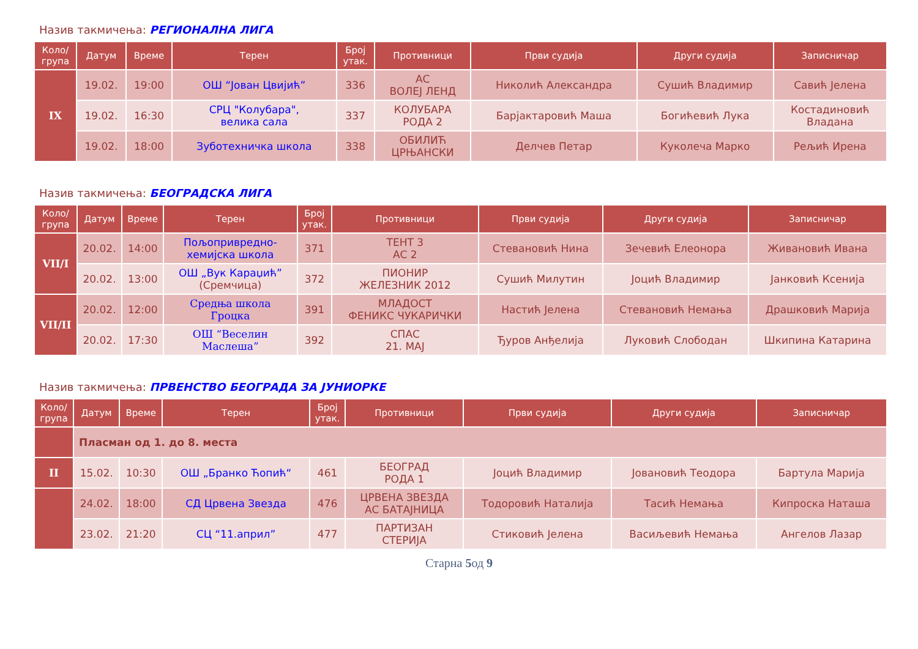Назив такмичења: РЕГИОНАЛНА ЛИГА
| Коло/ група | Датум | Време | Терен | Број утак. | Противници | Први судија | Други судија | Записничар |
| --- | --- | --- | --- | --- | --- | --- | --- | --- |
| IX | 19.02. | 19:00 | ОШ “Јован Цвијић” | 336 | АС ВОЛЕЈ ЛЕНД | Николић Александра | Сушић Владимир | Савић Јелена |
| | 19.02. | 16:30 | СРЦ "Колубара", велика сала | 337 | КОЛУБАРА РОДА 2 | Барјактаровић Маша | Богићевић Лука | Костадиновић Владана |
| | 19.02. | 18:00 | Зуботехничка школа | 338 | ОБИЛИЋ ЦРЊАНСКИ | Делчев Петар | Куколеча Марко | Рељић Ирена |
Назив такмичења: БЕОГРАДСКА ЛИГА
| Коло/ група | Датум | Време | Терен | Број утак. | Противници | Први судија | Други судија | Записничар |
| --- | --- | --- | --- | --- | --- | --- | --- | --- |
| VII/I | 20.02. | 14:00 | Пољопривредно- хемијска школа | 371 | ТЕНТ 3 АС 2 | Стевановић Нина | Зечевић Елеонора | Живановић Ивана |
| | 20.02. | 13:00 | ОШ „Вук Караџић” (Сремчица) | 372 | ПИОНИР ЖЕЛЕЗНИК 2012 | Сушић Милутин | Јоцић Владимир | Јанковић Ксенија |
| VII/II | 20.02. | 12:00 | Средња школа Гроцка | 391 | МЛАДОСТ ФЕНИКС ЧУКАРИЧКИ | Настић Јелена | Стевановић Немања | Драшковић Марија |
| | 20.02. | 17:30 | ОШ “Веселин Маслеша” | 392 | СПАС 21. МАЈ | Ђуров Анђелија | Луковић Слободан | Шкипина Катарина |
Назив такмичења: ПРВЕНСТВО БЕОГРАДА ЗА ЈУНИОРКЕ
| Коло/ група | Датум | Време | Терен | Број утак. | Противници | Први судија | Други судија | Записничар |
| --- | --- | --- | --- | --- | --- | --- | --- | --- |
| | Пласман од 1. до 8. места | | | | | | | |
| II | 15.02. | 10:30 | ОШ „Бранко Ћопић“ | 461 | БЕОГРАД РОДА 1 | Јоцић Владимир | Јовановић Теодора | Бартула Марија |
| | 24.02. | 18:00 | СД Црвена Звезда | 476 | ЦРВЕНА ЗВЕЗДА АС БАТАЈНИЦА | Тодоровић Наталија | Тасић Немања | Кипроска Наташа |
| | 23.02. | 21:20 | СЦ “11.април” | 477 | ПАРТИЗАН СТЕРИЈА | Стиковић Јелена | Васиљевић Немања | Ангелов Лазар |
Старна 5од 9